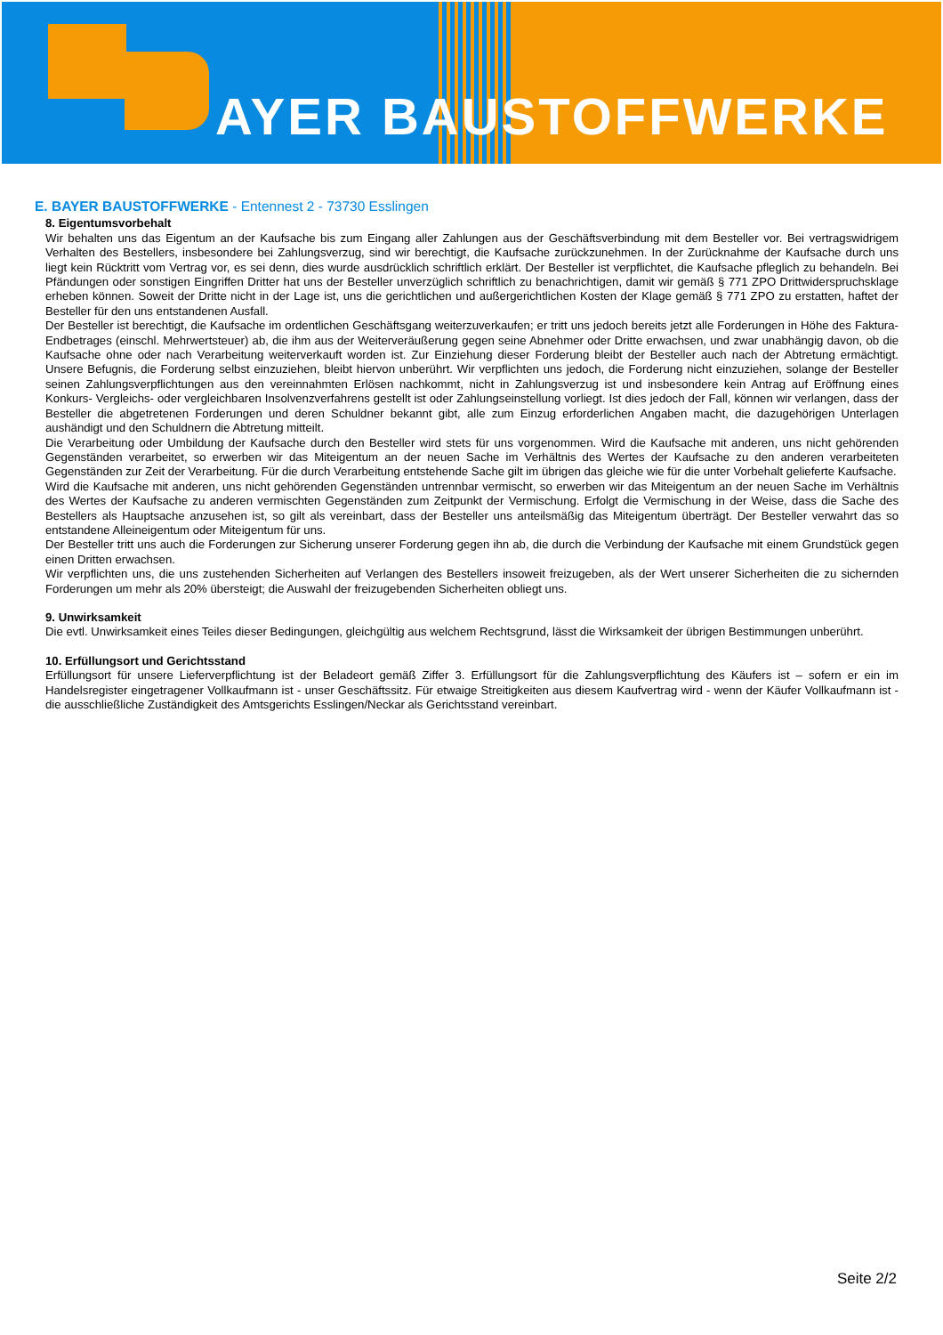AYER BAUSTOFFWERKE
E. BAYER BAUSTOFFWERKE - Entennest 2 - 73730 Esslingen
8. Eigentumsvorbehalt
Wir behalten uns das Eigentum an der Kaufsache bis zum Eingang aller Zahlungen aus der Geschäftsverbindung mit dem Besteller vor. Bei vertragswidrigem Verhalten des Bestellers, insbesondere bei Zahlungsverzug, sind wir berechtigt, die Kaufsache zurückzunehmen. In der Zurücknahme der Kaufsache durch uns liegt kein Rücktritt vom Vertrag vor, es sei denn, dies wurde ausdrücklich schriftlich erklärt. Der Besteller ist verpflichtet, die Kaufsache pfleglich zu behandeln. Bei Pfändungen oder sonstigen Eingriffen Dritter hat uns der Besteller unverzüglich schriftlich zu benachrichtigen, damit wir gemäß § 771 ZPO Drittwiderspruchsklage erheben können. Soweit der Dritte nicht in der Lage ist, uns die gerichtlichen und außergerichtlichen Kosten der Klage gemäß § 771 ZPO zu erstatten, haftet der Besteller für den uns entstandenen Ausfall.
Der Besteller ist berechtigt, die Kaufsache im ordentlichen Geschäftsgang weiterzuverkaufen; er tritt uns jedoch bereits jetzt alle Forderungen in Höhe des Faktura-Endbetrages (einschl. Mehrwertsteuer) ab, die ihm aus der Weiterveräußerung gegen seine Abnehmer oder Dritte erwachsen, und zwar unabhängig davon, ob die Kaufsache ohne oder nach Verarbeitung weiterverkauft worden ist. Zur Einziehung dieser Forderung bleibt der Besteller auch nach der Abtretung ermächtigt. Unsere Befugnis, die Forderung selbst einzuziehen, bleibt hiervon unberührt. Wir verpflichten uns jedoch, die Forderung nicht einzuziehen, solange der Besteller seinen Zahlungsverpflichtungen aus den vereinnahmten Erlösen nachkommt, nicht in Zahlungsverzug ist und insbesondere kein Antrag auf Eröffnung eines Konkurs- Vergleichs- oder vergleichbaren Insolvenzverfahrens gestellt ist oder Zahlungseinstellung vorliegt. Ist dies jedoch der Fall, können wir verlangen, dass der Besteller die abgetretenen Forderungen und deren Schuldner bekannt gibt, alle zum Einzug erforderlichen Angaben macht, die dazugehörigen Unterlagen aushändigt und den Schuldnern die Abtretung mitteilt.
Die Verarbeitung oder Umbildung der Kaufsache durch den Besteller wird stets für uns vorgenommen. Wird die Kaufsache mit anderen, uns nicht gehörenden Gegenständen verarbeitet, so erwerben wir das Miteigentum an der neuen Sache im Verhältnis des Wertes der Kaufsache zu den anderen verarbeiteten Gegenständen zur Zeit der Verarbeitung. Für die durch Verarbeitung entstehende Sache gilt im übrigen das gleiche wie für die unter Vorbehalt gelieferte Kaufsache.
Wird die Kaufsache mit anderen, uns nicht gehörenden Gegenständen untrennbar vermischt, so erwerben wir das Miteigentum an der neuen Sache im Verhältnis des Wertes der Kaufsache zu anderen vermischten Gegenständen zum Zeitpunkt der Vermischung. Erfolgt die Vermischung in der Weise, dass die Sache des Bestellers als Hauptsache anzusehen ist, so gilt als vereinbart, dass der Besteller uns anteilsmäßig das Miteigentum überträgt. Der Besteller verwahrt das so entstandene Alleineigentum oder Miteigentum für uns.
Der Besteller tritt uns auch die Forderungen zur Sicherung unserer Forderung gegen ihn ab, die durch die Verbindung der Kaufsache mit einem Grundstück gegen einen Dritten erwachsen.
Wir verpflichten uns, die uns zustehenden Sicherheiten auf Verlangen des Bestellers insoweit freizugeben, als der Wert unserer Sicherheiten die zu sichernden Forderungen um mehr als 20% übersteigt; die Auswahl der freizugebenden Sicherheiten obliegt uns.
9. Unwirksamkeit
Die evtl. Unwirksamkeit eines Teiles dieser Bedingungen, gleichgültig aus welchem Rechtsgrund, lässt die Wirksamkeit der übrigen Bestimmungen unberührt.
10. Erfüllungsort und Gerichtsstand
Erfüllungsort für unsere Lieferverpflichtung ist der Beladeort gemäß Ziffer 3. Erfüllungsort für die Zahlungsverpflichtung des Käufers ist – sofern er ein im Handelsregister eingetragener Vollkaufmann ist - unser Geschäftssitz. Für etwaige Streitigkeiten aus diesem Kaufvertrag wird - wenn der Käufer Vollkaufmann ist - die ausschließliche Zuständigkeit des Amtsgerichts Esslingen/Neckar als Gerichtsstand vereinbart.
Seite 2/2